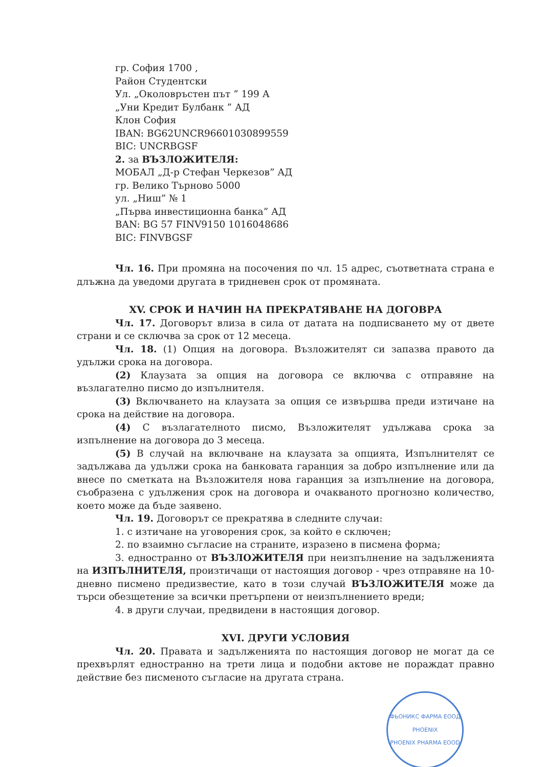гр. София 1700 ,
Район Студентски
Ул. „Околовръстен път ” 199 А
„Уни Кредит Булбанк ” АД
Клон София
IBAN: BG62UNCR96601030899559
BIC: UNCRBGSF
2. за ВЪЗЛОЖИТЕЛЯ:
МОБАЛ „Д-р Стефан Черкезов” АД
гр. Велико Търново 5000
ул. „Ниш” № 1
„Първа инвестиционна банка” АД
BAN: BG 57 FINV9150 1016048686
BIC: FINVBGSF
Чл. 16. При промяна на посочения по чл. 15 адрес, съответната страна е длъжна да уведоми другата в тридневен срок от промяната.
XV. СРОК И НАЧИН НА ПРЕКРАТЯВАНЕ НА ДОГОВРА
Чл. 17. Договорът влиза в сила от датата на подписването му от двете страни и се сключва за срок от 12 месеца.
Чл. 18. (1) Опция на договора. Възложителят си запазва правото да удължи срока на договора.
(2) Клаузата за опция на договора се включва с отправяне на възлагателно писмо до изпълнителя.
(3) Включването на клаузата за опция се извършва преди изтичане на срока на действие на договора.
(4) С възлагателното писмо, Възложителят удължава срока за изпълнение на договора до 3 месеца.
(5) В случай на включване на клаузата за опцията, Изпълнителят се задължава да удължи срока на банковата гаранция за добро изпълнение или да внесе по сметката на Възложителя нова гаранция за изпълнение на договора, съобразена с удължения срок на договора и очакваното прогнозно количество, което може да бъде заявено.
Чл. 19. Договорът се прекратява в следните случаи:
1. с изтичане на уговорения срок, за който е сключен;
2. по взаимно съгласие на страните, изразено в писмена форма;
3. едностранно от ВЪЗЛОЖИТЕЛЯ при неизпълнение на задълженията на ИЗПЪЛНИТЕЛЯ, произтичащи от настоящия договор - чрез отправяне на 10-дневно писмено предизвестие, като в този случай ВЪЗЛОЖИТЕЛЯ може да търси обезщетение за всички претърпени от неизпълнението вреди;
4. в други случаи, предвидени в настоящия договор.
XVI. ДРУГИ УСЛОВИЯ
Чл. 20. Правата и задълженията по настоящия договор не могат да се прехвърлят едностранно на трети лица и подобни актове не пораждат правно действие без писменото съгласие на другата страна.
ФЬОНИКС ФАРМА ЕООД
PHOENIX
PHOENIX PHARMA EOOD